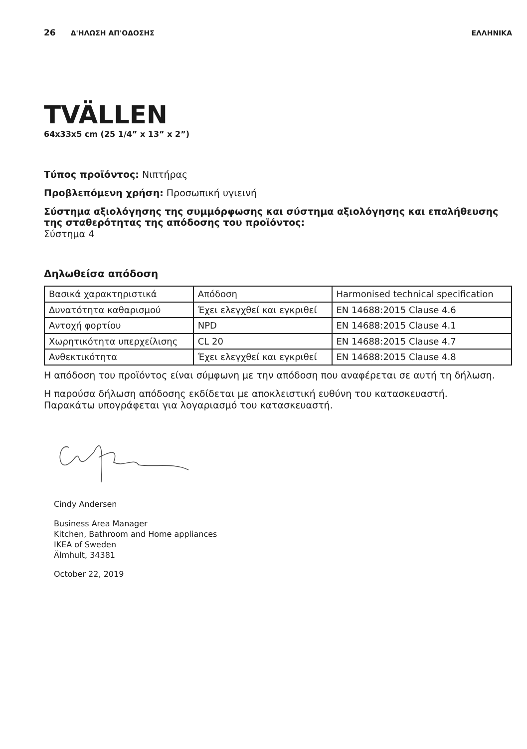26 Δ'ΗΛΩΣΗ ΑΠ'ΟΔΟΣΗΣ ΕΛΛΗΝΙΚΑ
TVÄLLEN
64x33x5 cm (25 1/4” x 13” x 2”)
Τύπος προϊόντος: Νιπτήρας
Προβλεπόμενη χρήση: Προσωπική υγιεινή
Σύστημα αξιολόγησης της συμμόρφωσης και σύστημα αξιολόγησης και επαλήθευσης της σταθερότητας της απόδοσης του προϊόντος:
Σύστημα 4
Δηλωθείσα απόδοση
| Βασικά χαρακτηριστικά | Απόδοση | Harmonised technical specification |
| Δυνατότητα καθαρισμού | Έχει ελεγχθεί και εγκριθεί | EN 14688:2015 Clause 4.6 |
| Αντοχή φορτίου | NPD | EN 14688:2015 Clause 4.1 |
| Χωρητικότητα υπερχείλισης | CL 20 | EN 14688:2015 Clause 4.7 |
| Ανθεκτικότητα | Έχει ελεγχθεί και εγκριθεί | EN 14688:2015 Clause 4.8 |
Η απόδοση του προϊόντος είναι σύμφωνη με την απόδοση που αναφέρεται σε αυτή τη δήλωση.
Η παρούσα δήλωση απόδοσης εκδίδεται με αποκλειστική ευθύνη του κατασκευαστή.
Παρακάτω υπογράφεται για λογαριασμό του κατασκευαστή.
Cindy Andersen
Business Area Manager
Kitchen, Bathroom and Home appliances
IKEA of Sweden
Älmhult, 34381
October 22, 2019